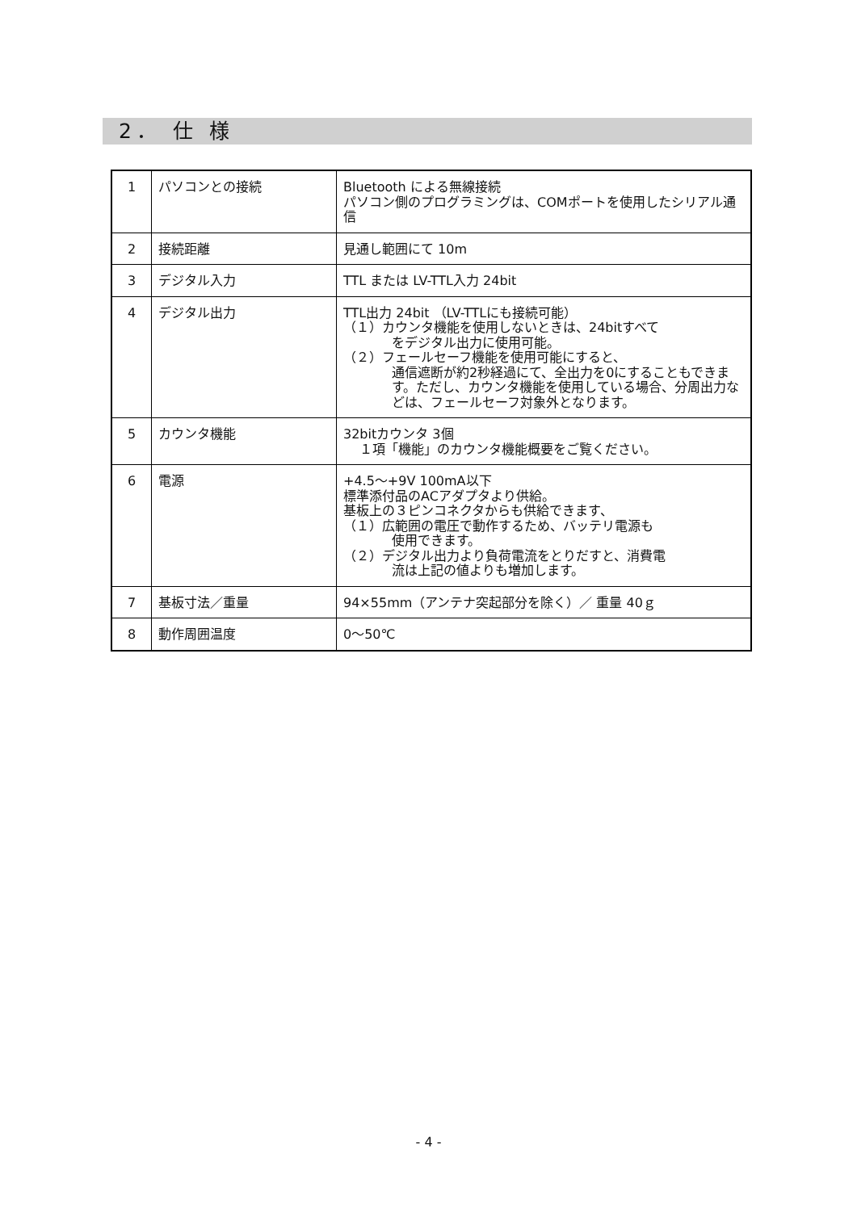2． 仕 様
| 1 | パソコンとの接続 | Bluetooth による無線接続 パソコン側のプログラミングは、COMポートを使用したシリアル通信 |
| 2 | 接続距離 | 見通し範囲にて 10m |
| 3 | デジタル入力 | TTL または LV-TTL入力 24bit |
| 4 | デジタル出力 | TTL出力 24bit （LV-TTLにも接続可能） （１）カウンタ機能を使用しないときは、24bitすべて をデジタル出力に使用可能。 （２）フェールセーフ機能を使用可能にすると、 通信遮断が約2秒経過にて、全出力を0にすることもできます。ただし、カウンタ機能を使用している場合、分周出力などは、フェールセーフ対象外となります。 |
| 5 | カウンタ機能 | 32bitカウンタ 3個 １項「機能」のカウンタ機能概要をご覧ください。 |
| 6 | 電源 | +4.5～+9V 100mA以下 標準添付品のACアダプタより供給。 基板上の３ピンコネクタからも供給できます、 （１）広範囲の電圧で動作するため、バッテリ電源も 使用できます。 （２）デジタル出力より負荷電流をとりだすと、消費電 流は上記の値よりも増加します。 |
| 7 | 基板寸法／重量 | 94×55mm（アンテナ突起部分を除く）／ 重量 40ｇ |
| 8 | 動作周囲温度 | 0～50℃ |
- 4 -